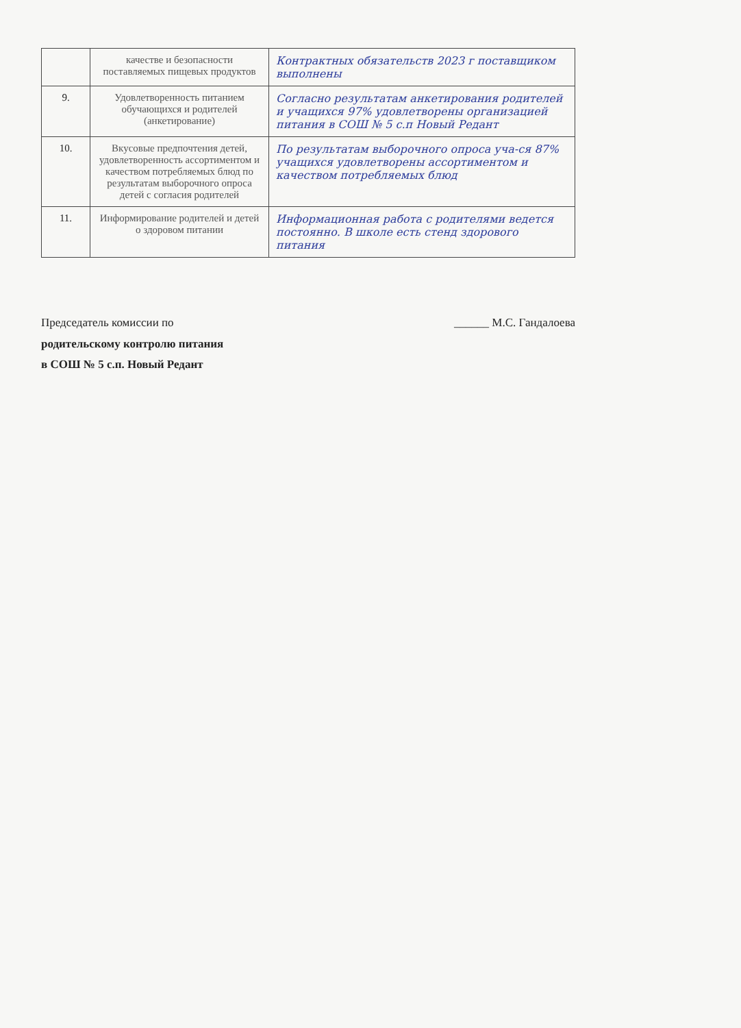| | качестве и безопасности поставляемых пищевых продуктов | Контрактных обязательств 2023 г поставщиком выполнены |
| 9. | Удовлетворенность питанием обучающихся и родителей (анкетирование) | Согласно результатам анкетирования родителей и учащихся 97% удовлетворены организацией питания в СОШ № 5 с.п Новый Редант |
| 10. | Вкусовые предпочтения детей, удовлетворенность ассортиментом и качеством потребляемых блюд по результатам выборочного опроса детей с согласия родителей | По результатам выборочного опроса уча-ся 87% учащихся удовлетворены ассортиментом и качеством потребляемых блюд |
| 11. | Информирование родителей и детей о здоровом питании | Информационная работа с родителями ведется постоянно. В школе есть стенд здорового питания |
Председатель комиссии по ______ М.С. Гандалоева
родительскому контролю питания
в СОШ № 5 с.п. Новый Редант